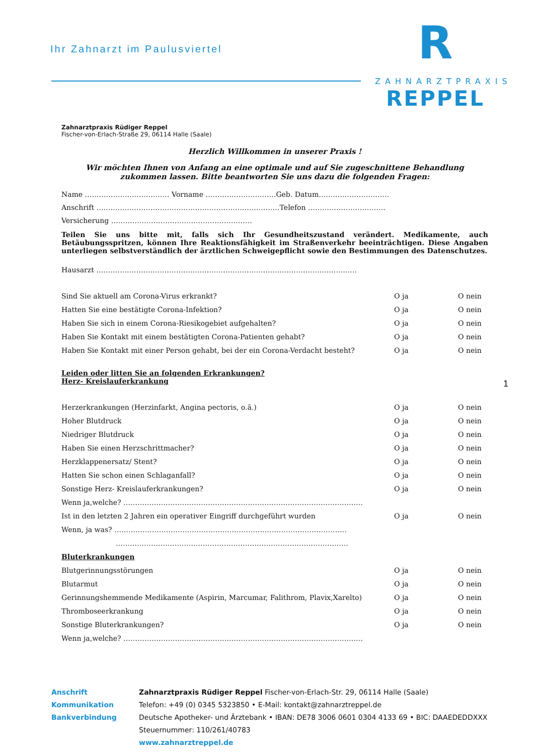Ihr Zahnarzt im Paulusviertel
R
ZAHNARZTPRAXIS
REPPEL
Zahnarztpraxis Rüdiger Reppel
Fischer-von-Erlach-Straße 29, 06114 Halle (Saale)
Herzlich Willkommen in unserer Praxis !
Wir möchten Ihnen von Anfang an eine optimale und auf Sie zugeschnittene Behandlung zukommen lassen. Bitte beantworten Sie uns dazu die folgenden Fragen:
Name ……………………………… Vorname …………………………Geb. Datum…………………………
Anschrift ……………………………………………………………………Telefon ……………………………
Versicherung ……………………………………………………
Teilen Sie uns bitte mit, falls sich Ihr Gesundheitszustand verändert. Medikamente, auch Betäubungsspritzen, können Ihre Reaktionsfähigkeit im Straßenverkehr beeinträchtigen. Diese Angaben unterliegen selbstverständlich der ärztlichen Schweigepflicht sowie den Bestimmungen des Datenschutzes.
Hausarzt …………………………………………………………………………………………………
Sind Sie aktuell am Corona-Virus erkrankt? O ja O nein
Hatten Sie eine bestätigte Corona-Infektion? O ja O nein
Haben Sie sich in einem Corona-Riesikogebiet aufgehalten? O ja O nein
Haben Sie Kontakt mit einem bestätigten Corona-Patienten gehabt? O ja O nein
Haben Sie Kontakt mit einer Person gehabt, bei der ein Corona-Verdacht besteht? O ja O nein
Leiden oder litten Sie an folgenden Erkrankungen?
Herz- Kreislauferkrankung
Herzerkrankungen (Herzinfarkt, Angina pectoris, o.ä.) O ja O nein
Hoher Blutdruck O ja O nein
Niedriger Blutdruck O ja O nein
Haben Sie einen Herzschrittmacher? O ja O nein
Herzklappenersatz/ Stent? O ja O nein
Hatten Sie schon einen Schlaganfall? O ja O nein
Sonstige Herz- Kreislauferkrankungen? O ja O nein
Wenn ja,welche? …………………………………………………………………………………………
Ist in den letzten 2 Jahren ein operativer Eingriff durchgeführt wurden O ja O nein
Wenn, ja was? ………………………………………………………………………………………
………………………………………………………………………………………
Bluterkrankungen
Blutgerinnungsstörungen O ja O nein
Blutarmut O ja O nein
Gerinnungshemmende Medikamente (Aspirin, Marcumar, Falithrom, Plavix,Xarelto) O ja O nein
Thromboseerkrankung O ja O nein
Sonstige Bluterkrankungen? O ja O nein
Wenn ja,welche? …………………………………………………………………………………………
1
Anschrift
Kommunikation
Bankverbindung
Zahnarztpraxis Rüdiger Reppel Fischer-von-Erlach-Str. 29, 06114 Halle (Saale)
Telefon: +49 (0) 0345 5323850 • E-Mail: kontakt@zahnarztreppel.de
Deutsche Apotheker- und Ärztebank • IBAN: DE78 3006 0601 0304 4133 69 • BIC: DAAEDEDDXXX
Steuernummer: 110/261/40783
www.zahnarztreppel.de